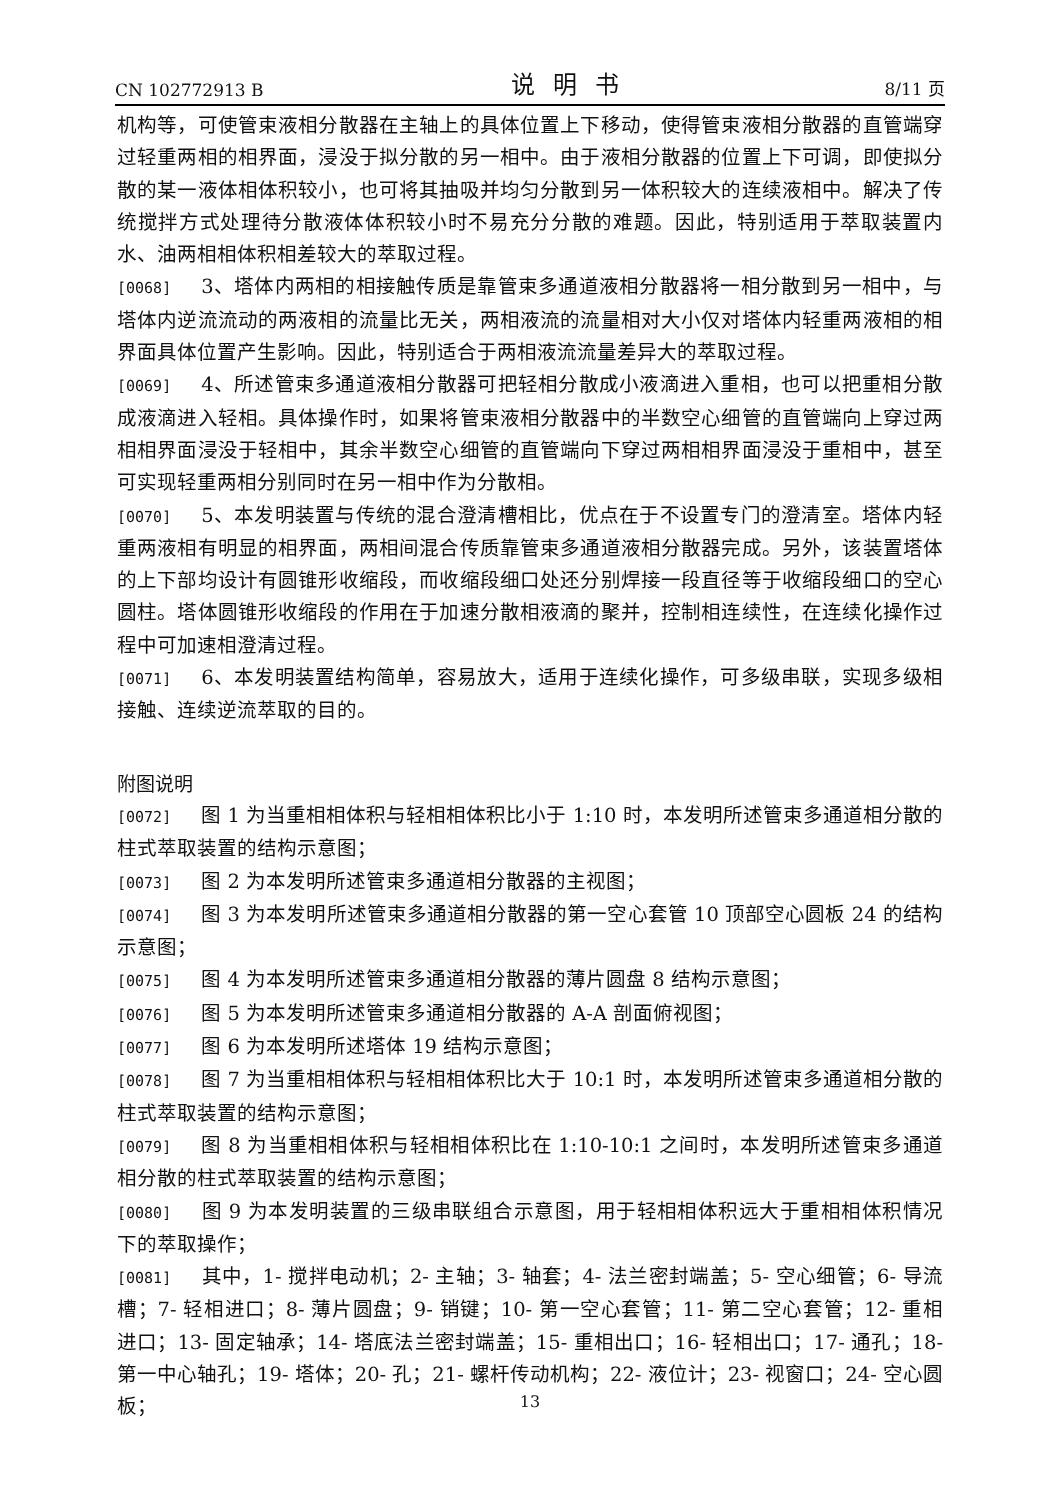CN 102772913 B 说明书 8/11 页
机构等，可使管束液相分散器在主轴上的具体位置上下移动，使得管束液相分散器的直管端穿过轻重两相的相界面，浸没于拟分散的另一相中。由于液相分散器的位置上下可调，即使拟分散的某一液体相体积较小，也可将其抽吸并均匀分散到另一体积较大的连续液相中。解决了传统搅拌方式处理待分散液体体积较小时不易充分分散的难题。因此，特别适用于萃取装置内水、油两相相体积相差较大的萃取过程。
[0068] 3、塔体内两相的相接触传质是靠管束多通道液相分散器将一相分散到另一相中，与塔体内逆流流动的两液相的流量比无关，两相液流的流量相对大小仅对塔体内轻重两液相的相界面具体位置产生影响。因此，特别适合于两相液流流量差异大的萃取过程。
[0069] 4、所述管束多通道液相分散器可把轻相分散成小液滴进入重相，也可以把重相分散成液滴进入轻相。具体操作时，如果将管束液相分散器中的半数空心细管的直管端向上穿过两相相界面浸没于轻相中，其余半数空心细管的直管端向下穿过两相相界面浸没于重相中，甚至可实现轻重两相分别同时在另一相中作为分散相。
[0070] 5、本发明装置与传统的混合澄清槽相比，优点在于不设置专门的澄清室。塔体内轻重两液相有明显的相界面，两相间混合传质靠管束多通道液相分散器完成。另外，该装置塔体的上下部均设计有圆锥形收缩段，而收缩段细口处还分别焊接一段直径等于收缩段细口的空心圆柱。塔体圆锥形收缩段的作用在于加速分散相液滴的聚并，控制相连续性，在连续化操作过程中可加速相澄清过程。
[0071] 6、本发明装置结构简单，容易放大，适用于连续化操作，可多级串联，实现多级相接触、连续逆流萃取的目的。
附图说明
[0072] 图 1 为当重相相体积与轻相相体积比小于 1:10 时，本发明所述管束多通道相分散的柱式萃取装置的结构示意图；
[0073] 图 2 为本发明所述管束多通道相分散器的主视图；
[0074] 图 3 为本发明所述管束多通道相分散器的第一空心套管 10 顶部空心圆板 24 的结构示意图；
[0075] 图 4 为本发明所述管束多通道相分散器的薄片圆盘 8 结构示意图；
[0076] 图 5 为本发明所述管束多通道相分散器的 A-A 剖面俯视图；
[0077] 图 6 为本发明所述塔体 19 结构示意图；
[0078] 图 7 为当重相相体积与轻相相体积比大于 10:1 时，本发明所述管束多通道相分散的柱式萃取装置的结构示意图；
[0079] 图 8 为当重相相体积与轻相相体积比在 1:10-10:1 之间时，本发明所述管束多通道相分散的柱式萃取装置的结构示意图；
[0080] 图 9 为本发明装置的三级串联组合示意图，用于轻相相体积远大于重相相体积情况下的萃取操作；
[0081] 其中，1- 搅拌电动机；2- 主轴；3- 轴套；4- 法兰密封端盖；5- 空心细管；6- 导流槽；7- 轻相进口；8- 薄片圆盘；9- 销键；10- 第一空心套管；11- 第二空心套管；12- 重相进口；13- 固定轴承；14- 塔底法兰密封端盖；15- 重相出口；16- 轻相出口；17- 通孔；18- 第一中心轴孔；19- 塔体；20- 孔；21- 螺杆传动机构；22- 液位计；23- 视窗口；24- 空心圆板；
13